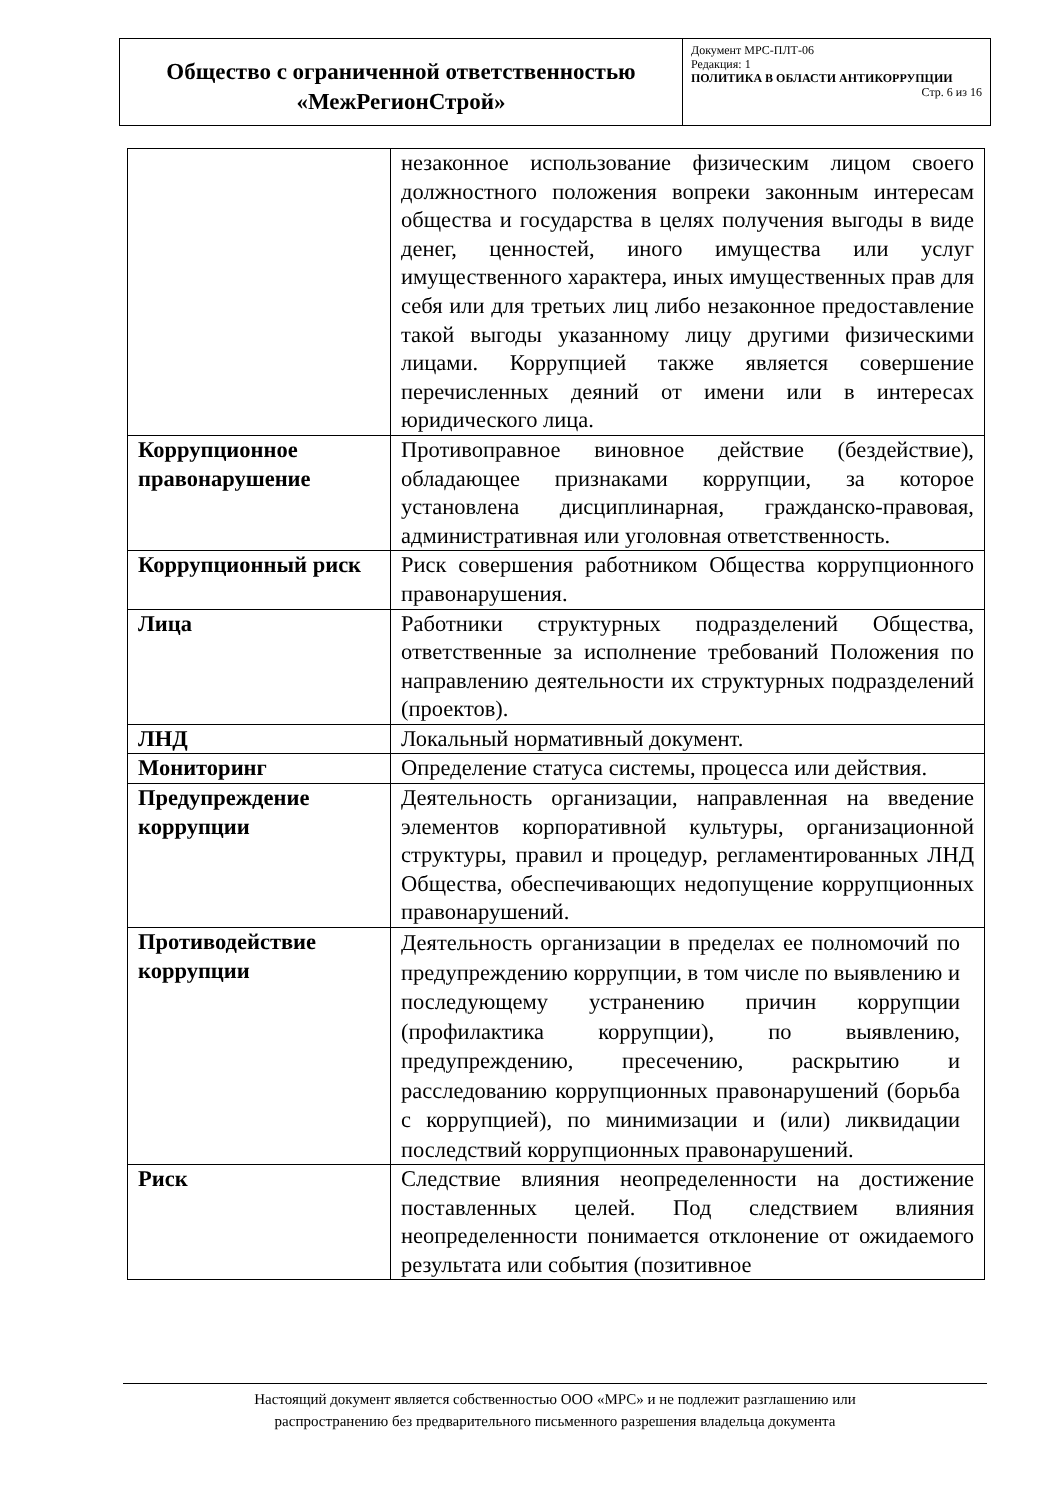| Общество с ограниченной ответственностью «МежРегионСтрой» | Документ МРС-ПЛТ-06 Редакция: 1 ПОЛИТИКА В ОБЛАСТИ АНТИКОРРУПЦИИ Стр. 6 из 16 |
| | незаконное использование физическим лицом своего должностного положения вопреки законным интересам общества и государства в целях получения выгоды в виде денег, ценностей, иного имущества или услуг имущественного характера, иных имущественных прав для себя или для третьих лиц либо незаконное предоставление такой выгоды указанному лицу другими физическими лицами. Коррупцией также является совершение перечисленных деяний от имени или в интересах юридического лица. |
| Коррупционное правонарушение | Противоправное виновное действие (бездействие), обладающее признаками коррупции, за которое установлена дисциплинарная, гражданско-правовая, административная или уголовная ответственность. |
| Коррупционный риск | Риск совершения работником Общества коррупционного правонарушения. |
| Лица | Работники структурных подразделений Общества, ответственные за исполнение требований Положения по направлению деятельности их структурных подразделений (проектов). |
| ЛНД | Локальный нормативный документ. |
| Мониторинг | Определение статуса системы, процесса или действия. |
| Предупреждение коррупции | Деятельность организации, направленная на введение элементов корпоративной культуры, организационной структуры, правил и процедур, регламентированных ЛНД Общества, обеспечивающих недопущение коррупционных правонарушений. |
| Противодействие коррупции | Деятельность организации в пределах ее полномочий по предупреждению коррупции, в том числе по выявлению и последующему устранению причин коррупции (профилактика коррупции), по выявлению, предупреждению, пресечению, раскрытию и расследованию коррупционных правонарушений (борьба с коррупцией), по минимизации и (или) ликвидации последствий коррупционных правонарушений. |
| Риск | Следствие влияния неопределенности на достижение поставленных целей. Под следствием влияния неопределенности понимается отклонение от ожидаемого результата или события (позитивное |
Настоящий документ является собственностью ООО «МРС» и не подлежит разглашению или
распространению без предварительного письменного разрешения владельца документа